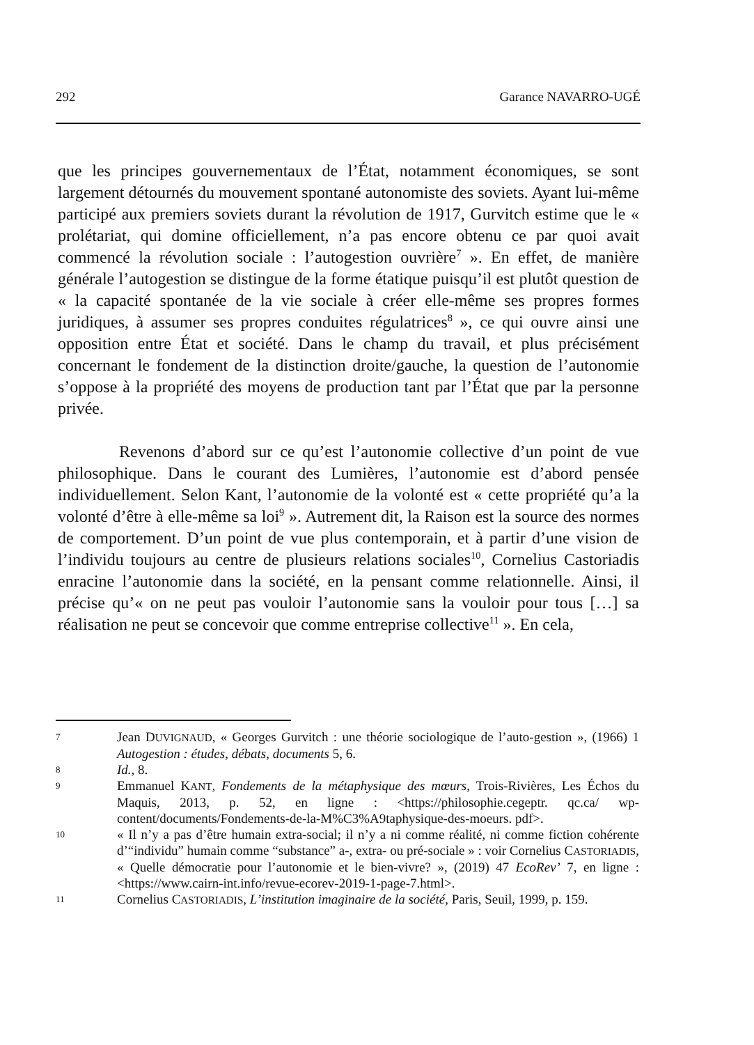292 Garance NAVARRO-UGÉ
que les principes gouvernementaux de l’État, notamment économiques, se sont largement détournés du mouvement spontané autonomiste des soviets. Ayant lui-même participé aux premiers soviets durant la révolution de 1917, Gurvitch estime que le « prolétariat, qui domine officiellement, n’a pas encore obtenu ce par quoi avait commencé la révolution sociale : l’autogestion ouvrière<sup>7</sup> ». En effet, de manière générale l’autogestion se distingue de la forme étatique puisqu’il est plutôt question de « la capacité spontanée de la vie sociale à créer elle-même ses propres formes juridiques, à assumer ses propres conduites régulatrices<sup>8</sup> », ce qui ouvre ainsi une opposition entre État et société. Dans le champ du travail, et plus précisément concernant le fondement de la distinction droite/gauche, la question de l’autonomie s’oppose à la propriété des moyens de production tant par l’État que par la personne privée.
Revenons d’abord sur ce qu’est l’autonomie collective d’un point de vue philosophique. Dans le courant des Lumières, l’autonomie est d’abord pensée individuellement. Selon Kant, l’autonomie de la volonté est « cette propriété qu’a la volonté d’être à elle-même sa loi<sup>9</sup> ». Autrement dit, la Raison est la source des normes de comportement. D’un point de vue plus contemporain, et à partir d’une vision de l’individu toujours au centre de plusieurs relations sociales<sup>10</sup>, Cornelius Castoriadis enracine l’autonomie dans la société, en la pensant comme relationnelle. Ainsi, il précise qu’« on ne peut pas vouloir l’autonomie sans la vouloir pour tous […] sa réalisation ne peut se concevoir que comme entreprise collective<sup>11</sup> ». En cela,
7 Jean DUVIGNAUD, « Georges Gurvitch : une théorie sociologique de l’auto-gestion », (1966) 1 Autogestion : études, débats, documents 5, 6.
8 Id., 8.
9 Emmanuel KANT, Fondements de la métaphysique des mœurs, Trois-Rivières, Les Échos du Maquis, 2013, p. 52, en ligne : <https://philosophie.cegeptr. qc.ca/ wp-content/documents/Fondements-de-la-M%C3%A9taphysique-des-moeurs. pdf>.
10 « Il n’y a pas d’être humain extra-social; il n’y a ni comme réalité, ni comme fiction cohérente d’“individu” humain comme “substance” a-, extra- ou pré-sociale » : voir Cornelius CASTORIADIS, « Quelle démocratie pour l’autonomie et le bien-vivre? », (2019) 47 EcoRev’ 7, en ligne : <https://www.cairn-int.info/revue-ecorev-2019-1-page-7.html>.
11 Cornelius CASTORIADIS, L’institution imaginaire de la société, Paris, Seuil, 1999, p. 159.